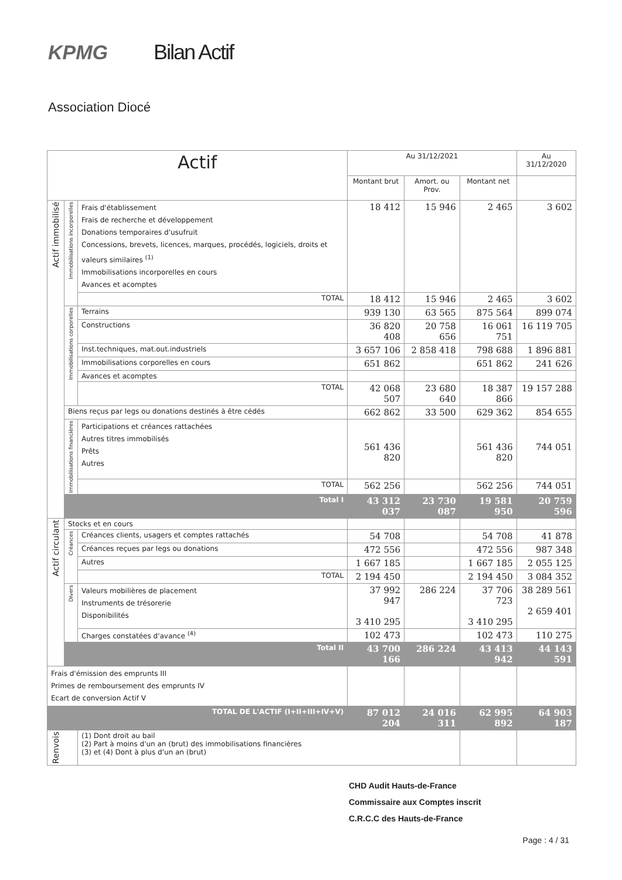KPMG Bilan Actif
Association Diocé
| Actif | | | Au 31/12/2021 | | | Au 31/12/2020 |
| --- | --- | --- | --- | --- | --- | --- |
| | | | Montant brut | Amort. ou Prov. | Montant net | |
| Actif immobilisé | Immobilisations incorporelles | Frais d'établissement Frais de recherche et développement Donations temporaires d'usufruit Concessions, brevets, licences, marques, procédés, logiciels, droits et valeurs similaires <sup>(1)</sup> Immobilisations incorporelles en cours Avances et acomptes | 18 412 | 15 946 | 2 465 | 3 602 |
| | | TOTAL | 18 412 | 15 946 | 2 465 | 3 602 |
| | Immobilisations corporelles | Terrains | 939 130 | 63 565 | 875 564 | 899 074 |
| | | Constructions | 36 820 408 | 20 758 656 | 16 061 751 | 16 119 705 |
| | | Inst.techniques, mat.out.industriels | 3 657 106 | 2 858 418 | 798 688 | 1 896 881 |
| | | Immobilisations corporelles en cours | 651 862 | | 651 862 | 241 626 |
| | | Avances et acomptes | | | | |
| | | TOTAL | 42 068 507 | 23 680 640 | 18 387 866 | 19 157 288 |
| | Biens reçus par legs ou donations destinés à être cédés | | 662 862 | 33 500 | 629 362 | 854 655 |
| | Immobilisations financières | Participations et créances rattachées Autres titres immobilisés Prêts Autres | 561 436 820 | | 561 436 820 | 744 051 |
| | | TOTAL | 562 256 | | 562 256 | 744 051 |
| | Total I | | 43 312 037 | 23 730 087 | 19 581 950 | 20 759 596 |
| Actif circulant | Stocks et en cours | | | | | |
| | Créances | Créances clients, usagers et comptes rattachés | 54 708 | | 54 708 | 41 878 |
| | | Créances reçues par legs ou donations | 472 556 | | 472 556 | 987 348 |
| | | Autres | 1 667 185 | | 1 667 185 | 2 055 125 |
| | | TOTAL | 2 194 450 | | 2 194 450 | 3 084 352 |
| | Divers | Valeurs mobilières de placement Instruments de trésorerie Disponibilités | 37 992 947 3 410 295 | 286 224 | 37 706 723 3 410 295 | 38 289 561 2 659 401 |
| | | Charges constatées d'avance <sup>(4)</sup> | 102 473 | | 102 473 | 110 275 |
| | Total II | | 43 700 166 | 286 224 | 43 413 942 | 44 143 591 |
| Frais d'émission des emprunts III Primes de remboursement des emprunts IV Ecart de conversion Actif V | | | | | | |
| TOTAL DE L'ACTIF (I+II+III+IV+V) | | | 87 012 204 | 24 016 311 | 62 995 892 | 64 903 187 |
| Renvois | | (1) Dont droit au bail (2) Part à moins d'un an (brut) des immobilisations financières (3) et (4) Dont à plus d'un an (brut) | | | | |
CHD Audit Hauts-de-France
Commissaire aux Comptes inscrit
C.R.C.C des Hauts-de-France
Page : 4 / 31